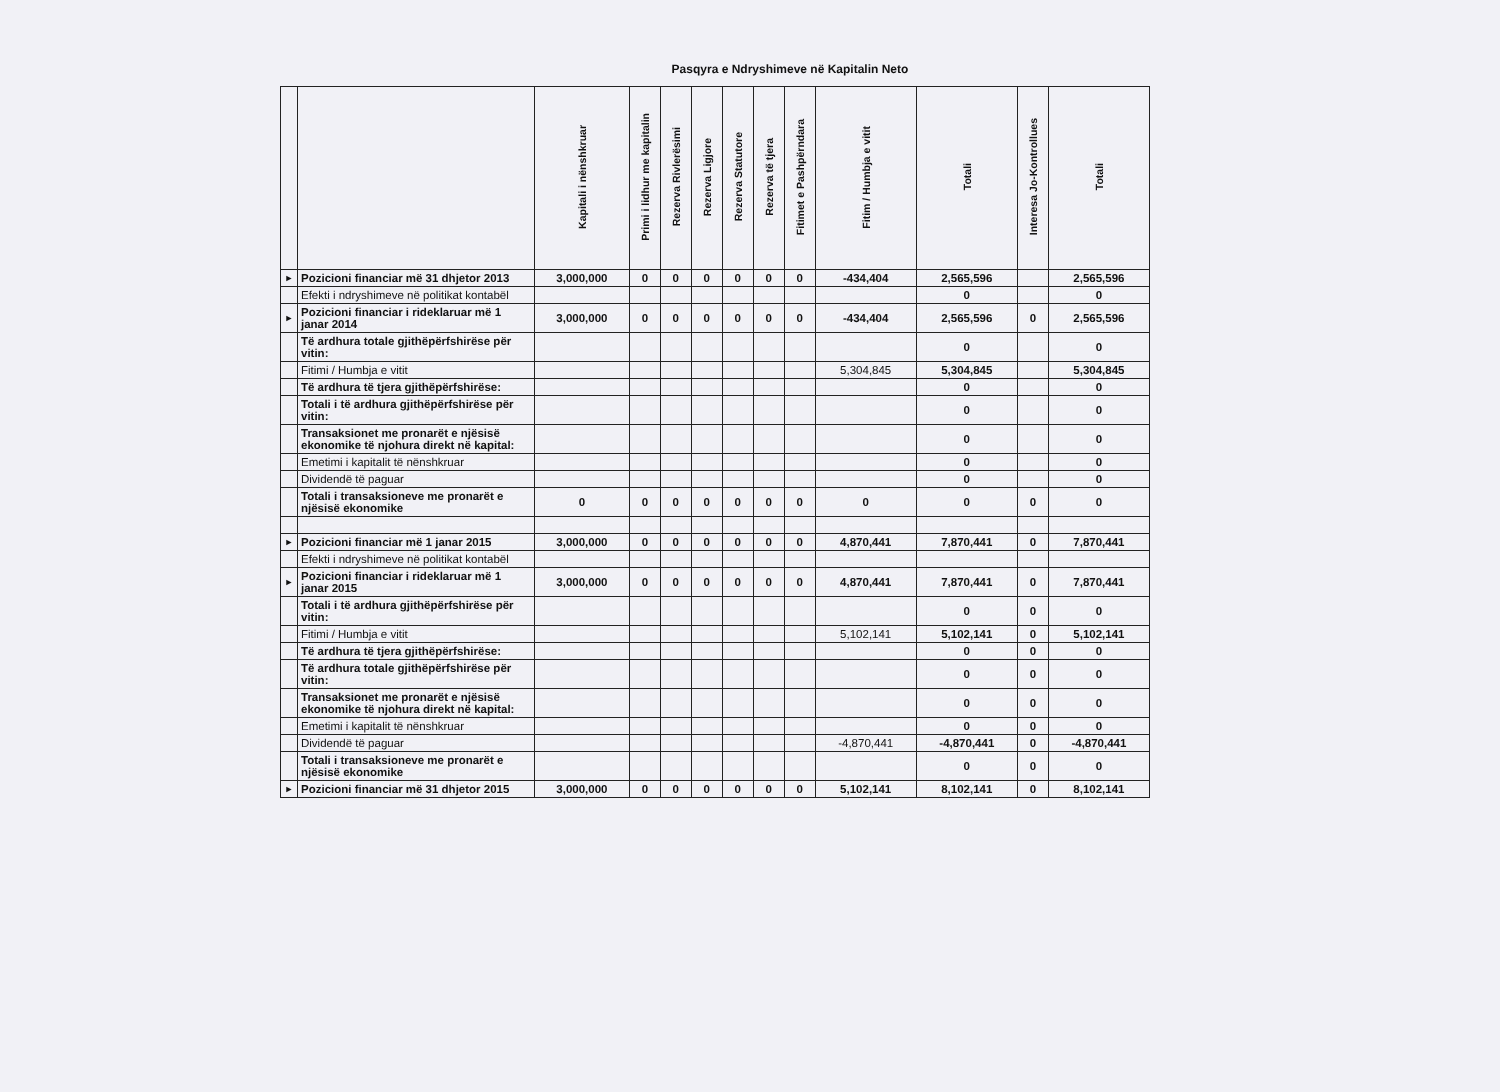Pasqyra e Ndryshimeve në Kapitalin Neto
| | | Kapitali i nënshkruar | Primi i lidhur me kapitalin | Rezerva Rivlerësimi | Rezerva Ligjore | Rezerva Statutore | Rezerva të tjera | Fitimet e Pashpërndara | Fitim / Humbja e vitit | Totali | Interesa Jo-Kontrollues | Totali |
| --- | --- | --- | --- | --- | --- | --- | --- | --- | --- | --- | --- | --- |
| ► | Pozicioni financiar më 31 dhjetor 2013 | 3,000,000 | 0 | 0 | 0 | 0 | 0 | 0 | -434,404 | 2,565,596 | | 2,565,596 |
| | Efekti i ndryshimeve në politikat kontabël | | | | | | | | | 0 | | 0 |
| ► | Pozicioni financiar i rideklaruar më 1 janar 2014 | 3,000,000 | 0 | 0 | 0 | 0 | 0 | 0 | -434,404 | 2,565,596 | 0 | 2,565,596 |
| | Të ardhura totale gjithëpërfshirëse për vitin: | | | | | | | | | 0 | | 0 |
| | Fitimi / Humbja e vitit | | | | | | | | 5,304,845 | 5,304,845 | | 5,304,845 |
| | Të ardhura të tjera gjithëpërfshirëse: | | | | | | | | | 0 | | 0 |
| | Totali i të ardhura gjithëpërfshirëse për vitin: | | | | | | | | | 0 | | 0 |
| | Transaksionet me pronarët e njësisë ekonomike të njohura direkt në kapital: | | | | | | | | | 0 | | 0 |
| | Emetimi i kapitalit të nënshkruar | | | | | | | | | 0 | | 0 |
| | Dividendë të paguar | | | | | | | | | 0 | | 0 |
| | Totali i transaksioneve me pronarët e njësisë ekonomike | 0 | 0 | 0 | 0 | 0 | 0 | 0 | 0 | 0 | 0 | 0 |
| ► | Pozicioni financiar më 1 janar 2015 | 3,000,000 | 0 | 0 | 0 | 0 | 0 | 0 | 4,870,441 | 7,870,441 | 0 | 7,870,441 |
| | Efekti i ndryshimeve në politikat kontabël | | | | | | | | | | | |
| ► | Pozicioni financiar i rideklaruar më 1 janar 2015 | 3,000,000 | 0 | 0 | 0 | 0 | 0 | 0 | 4,870,441 | 7,870,441 | 0 | 7,870,441 |
| | Totali i të ardhura gjithëpërfshirëse për vitin: | | | | | | | | | 0 | 0 | 0 |
| | Fitimi / Humbja e vitit | | | | | | | | 5,102,141 | 5,102,141 | 0 | 5,102,141 |
| | Të ardhura të tjera gjithëpërfshirëse: | | | | | | | | | 0 | 0 | 0 |
| | Të ardhura totale gjithëpërfshirëse për vitin: | | | | | | | | | 0 | 0 | 0 |
| | Transaksionet me pronarët e njësisë ekonomike të njohura direkt në kapital: | | | | | | | | | 0 | 0 | 0 |
| | Emetimi i kapitalit të nënshkruar | | | | | | | | | 0 | 0 | 0 |
| | Dividendë të paguar | | | | | | | | -4,870,441 | -4,870,441 | 0 | -4,870,441 |
| | Totali i transaksioneve me pronarët e njësisë ekonomike | | | | | | | | | 0 | 0 | 0 |
| ► | Pozicioni financiar më 31 dhjetor 2015 | 3,000,000 | 0 | 0 | 0 | 0 | 0 | 0 | 5,102,141 | 8,102,141 | 0 | 8,102,141 |